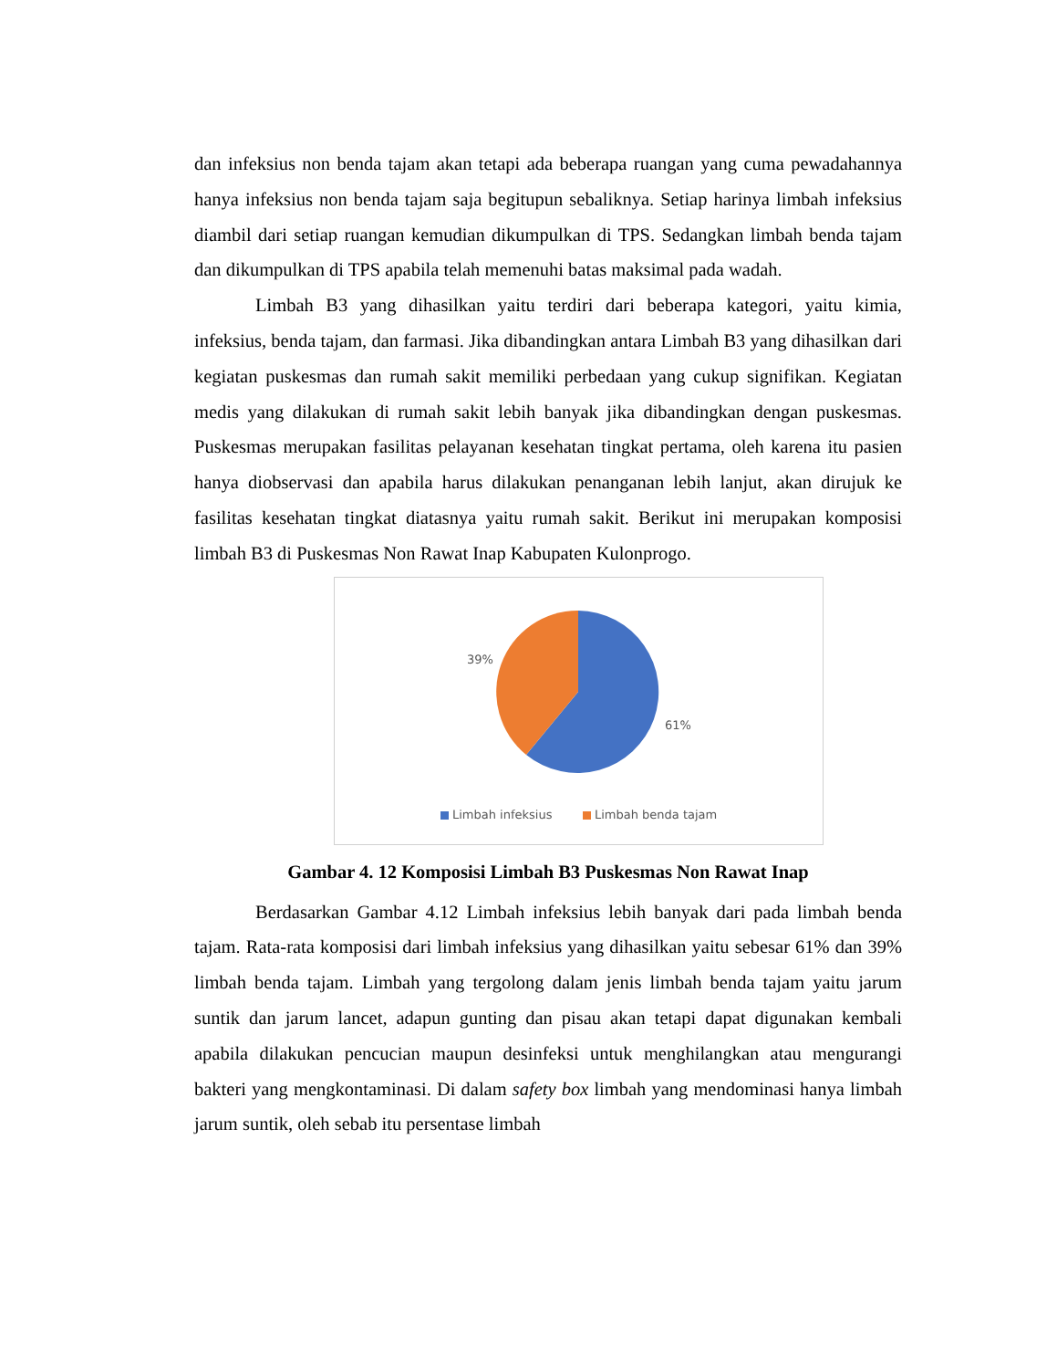dan infeksius non benda tajam akan tetapi ada beberapa ruangan yang cuma pewadahannya hanya infeksius non benda tajam saja begitupun sebaliknya. Setiap harinya limbah infeksius diambil dari setiap ruangan kemudian dikumpulkan di TPS. Sedangkan limbah benda tajam dan dikumpulkan di TPS apabila telah memenuhi batas maksimal pada wadah.
Limbah B3 yang dihasilkan yaitu terdiri dari beberapa kategori, yaitu kimia, infeksius, benda tajam, dan farmasi. Jika dibandingkan antara Limbah B3 yang dihasilkan dari kegiatan puskesmas dan rumah sakit memiliki perbedaan yang cukup signifikan. Kegiatan medis yang dilakukan di rumah sakit lebih banyak jika dibandingkan dengan puskesmas. Puskesmas merupakan fasilitas pelayanan kesehatan tingkat pertama, oleh karena itu pasien hanya diobservasi dan apabila harus dilakukan penanganan lebih lanjut, akan dirujuk ke fasilitas kesehatan tingkat diatasnya yaitu rumah sakit. Berikut ini merupakan komposisi limbah B3 di Puskesmas Non Rawat Inap Kabupaten Kulonprogo.
39%
61%
Limbah infeksius Limbah benda tajam
Gambar 4. 12 Komposisi Limbah B3 Puskesmas Non Rawat Inap
Berdasarkan Gambar 4.12 Limbah infeksius lebih banyak dari pada limbah benda tajam. Rata-rata komposisi dari limbah infeksius yang dihasilkan yaitu sebesar 61% dan 39% limbah benda tajam. Limbah yang tergolong dalam jenis limbah benda tajam yaitu jarum suntik dan jarum lancet, adapun gunting dan pisau akan tetapi dapat digunakan kembali apabila dilakukan pencucian maupun desinfeksi untuk menghilangkan atau mengurangi bakteri yang mengkontaminasi. Di dalam safety box limbah yang mendominasi hanya limbah jarum suntik, oleh sebab itu persentase limbah